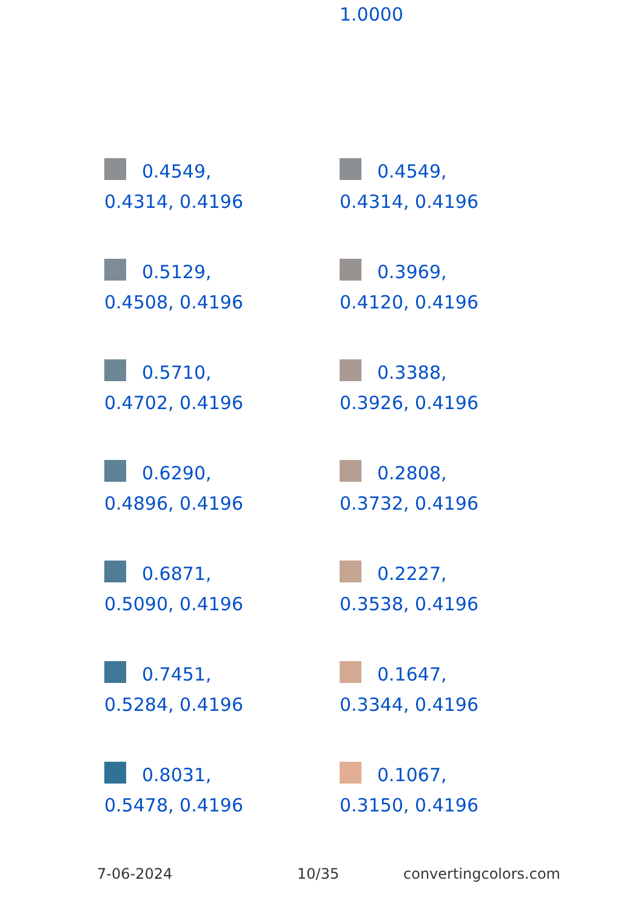1.0000
0.4549, 0.4314, 0.4196
0.4549, 0.4314, 0.4196
0.5129, 0.4508, 0.4196
0.3969, 0.4120, 0.4196
0.5710, 0.4702, 0.4196
0.3388, 0.3926, 0.4196
0.6290, 0.4896, 0.4196
0.2808, 0.3732, 0.4196
0.6871, 0.5090, 0.4196
0.2227, 0.3538, 0.4196
0.7451, 0.5284, 0.4196
0.1647, 0.3344, 0.4196
0.8031, 0.5478, 0.4196
0.1067, 0.3150, 0.4196
7-06-2024 10/35 convertingcolors.com